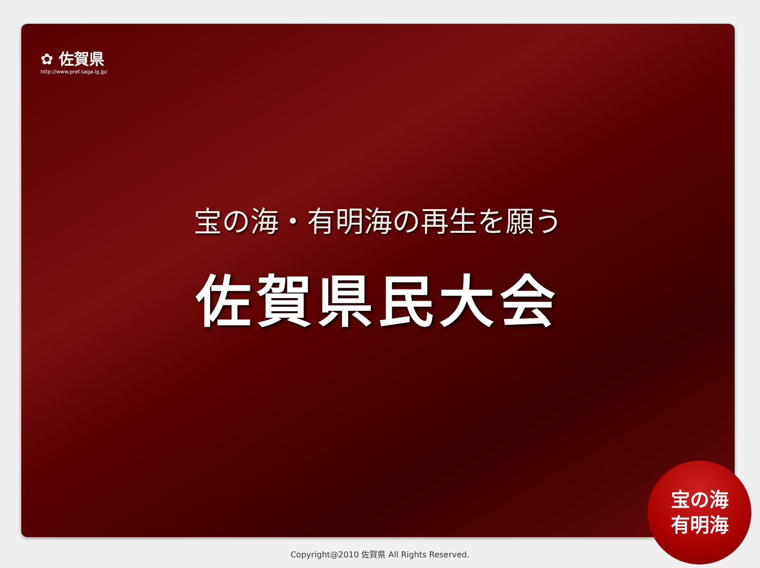✿ 佐賀県
http://www.pref.saga.lg.jp/
宝の海・有明海の再生を願う
佐賀県民大会
宝の海
有明海
Copyright@2010 佐賀県 All Rights Reserved.